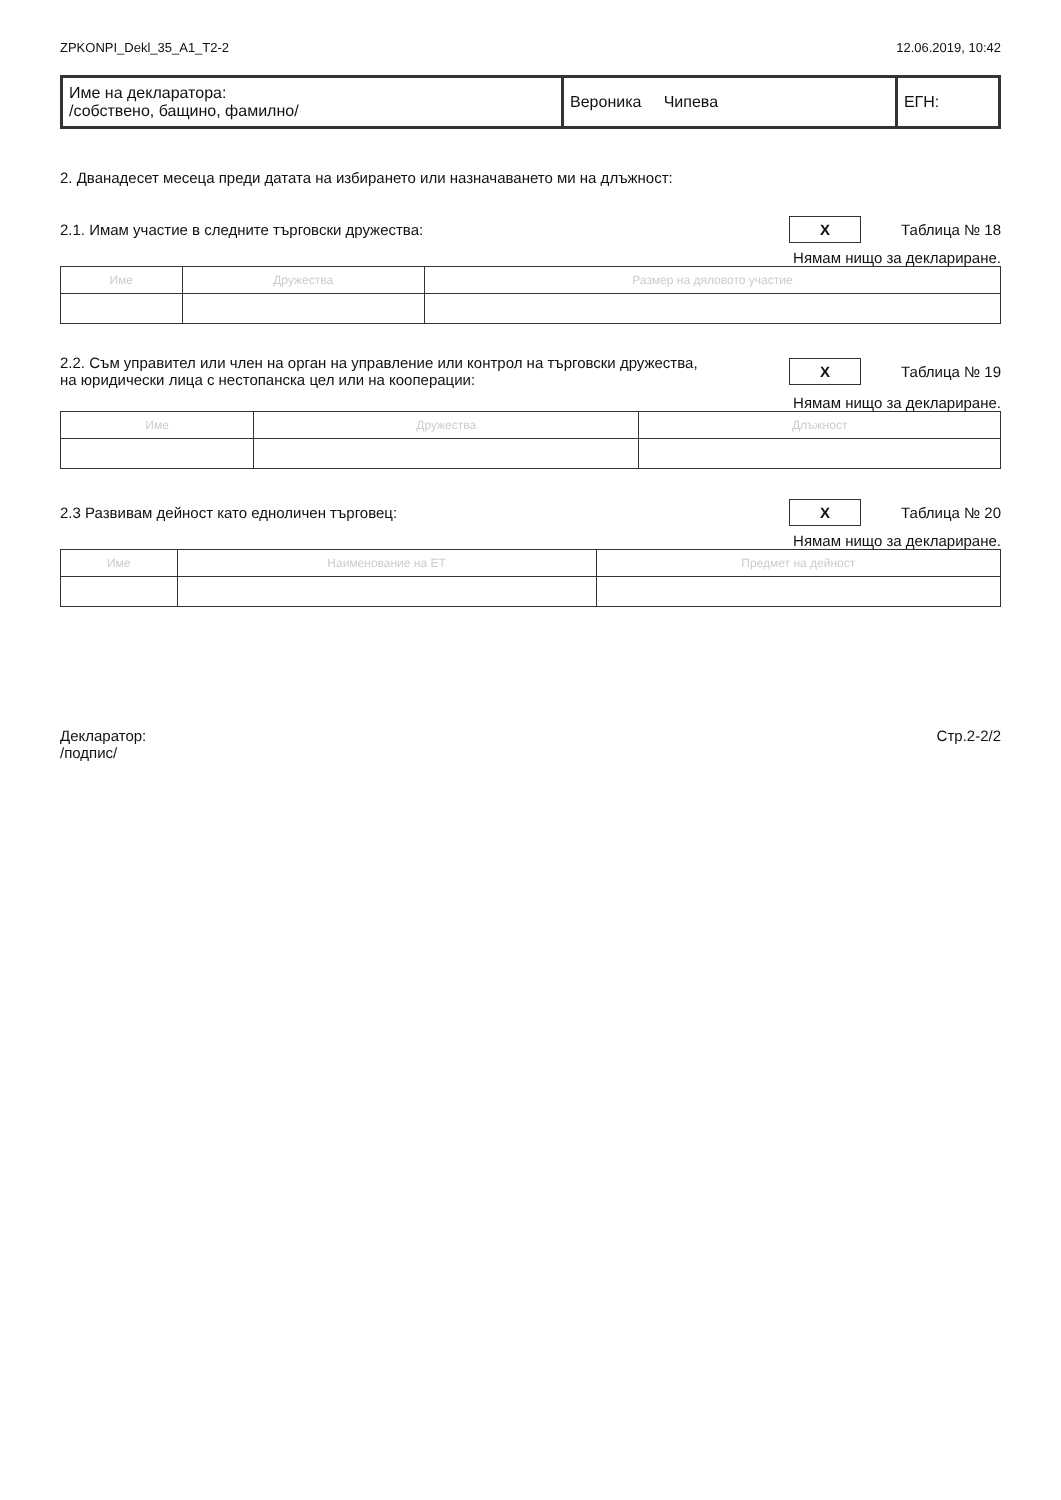ZPKONPI_Dekl_35_A1_T2-2 12.06.2019, 10:42
| Име на декларатора: /собствено, бащино, фамилно/ | Вероника Чипева | ЕГН: |
2. Дванадесет месеца преди датата на избирането или назначаването ми на длъжност:
2.1. Имам участие в следните търговски дружества: X Таблица № 18
Нямам нищо за деклариране.
| Име | Дружества | Размер на дяловото участие |
| --- | --- | --- |
2.2. Съм управител или член на орган на управление или контрол на търговски дружества,
на юридически лица с нестопанска цел или на кооперации: X Таблица № 19
Нямам нищо за деклариране.
| Име | Дружества | Длъжност |
| --- | --- | --- |
2.3 Развивам дейност като едноличен търговец: X Таблица № 20
Нямам нищо за деклариране.
| Име | Наименование на ЕТ | Предмет на дейност |
| --- | --- | --- |
Декларатор:
/подпис/ Стр.2-2/2